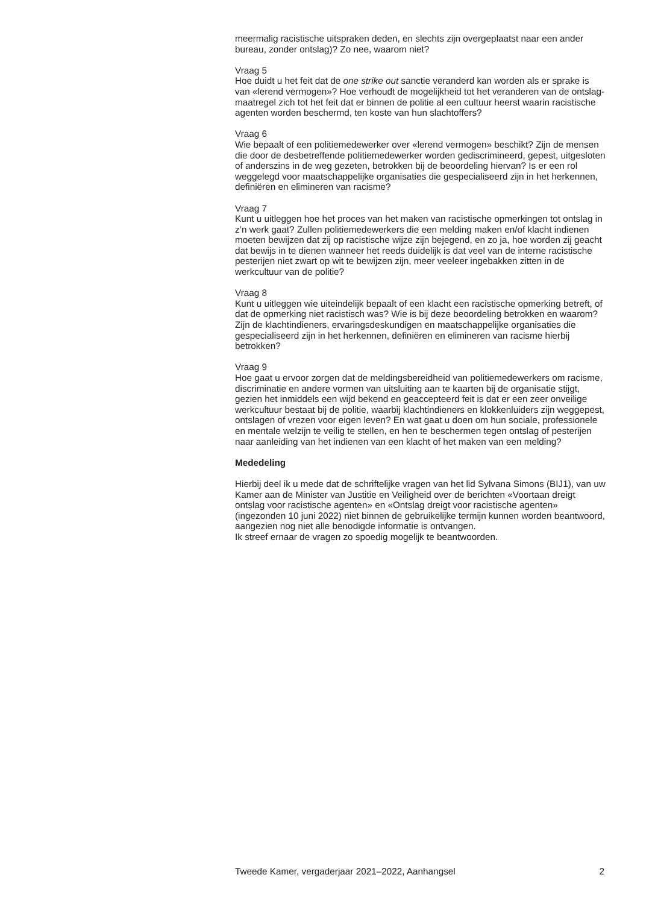meermalig racistische uitspraken deden, en slechts zijn overgeplaatst naar een ander bureau, zonder ontslag)? Zo nee, waarom niet?
Vraag 5
Hoe duidt u het feit dat de one strike out sanctie veranderd kan worden als er sprake is van «lerend vermogen»? Hoe verhoudt de mogelijkheid tot het veranderen van de ontslag-maatregel zich tot het feit dat er binnen de politie al een cultuur heerst waarin racistische agenten worden beschermd, ten koste van hun slachtoffers?
Vraag 6
Wie bepaalt of een politiemedewerker over «lerend vermogen» beschikt? Zijn de mensen die door de desbetreffende politiemedewerker worden gediscrimineerd, gepest, uitgesloten of anderszins in de weg gezeten, betrokken bij de beoordeling hiervan? Is er een rol weggelegd voor maatschappelijke organisaties die gespecialiseerd zijn in het herkennen, definiëren en elimineren van racisme?
Vraag 7
Kunt u uitleggen hoe het proces van het maken van racistische opmerkingen tot ontslag in z’n werk gaat? Zullen politiemedewerkers die een melding maken en/of klacht indienen moeten bewijzen dat zij op racistische wijze zijn bejegend, en zo ja, hoe worden zij geacht dat bewijs in te dienen wanneer het reeds duidelijk is dat veel van de interne racistische pesterijen niet zwart op wit te bewijzen zijn, meer veeleer ingebakken zitten in de werkcultuur van de politie?
Vraag 8
Kunt u uitleggen wie uiteindelijk bepaalt of een klacht een racistische opmerking betreft, of dat de opmerking niet racistisch was? Wie is bij deze beoordeling betrokken en waarom? Zijn de klachtindieners, ervaringsdeskundigen en maatschappelijke organisaties die gespecialiseerd zijn in het herkennen, definiëren en elimineren van racisme hierbij betrokken?
Vraag 9
Hoe gaat u ervoor zorgen dat de meldingsbereidheid van politiemedewerkers om racisme, discriminatie en andere vormen van uitsluiting aan te kaarten bij de organisatie stijgt, gezien het inmiddels een wijd bekend en geaccepteerd feit is dat er een zeer onveilige werkcultuur bestaat bij de politie, waarbij klachtindieners en klokkenluiders zijn weggepest, ontslagen of vrezen voor eigen leven? En wat gaat u doen om hun sociale, professionele en mentale welzijn te veilig te stellen, en hen te beschermen tegen ontslag of pesterijen naar aanleiding van het indienen van een klacht of het maken van een melding?
Mededeling
Hierbij deel ik u mede dat de schriftelijke vragen van het lid Sylvana Simons (BIJ1), van uw Kamer aan de Minister van Justitie en Veiligheid over de berichten «Voortaan dreigt ontslag voor racistische agenten» en «Ontslag dreigt voor racistische agenten» (ingezonden 10 juni 2022) niet binnen de gebruikelijke termijn kunnen worden beantwoord, aangezien nog niet alle benodigde informatie is ontvangen.
Ik streef ernaar de vragen zo spoedig mogelijk te beantwoorden.
Tweede Kamer, vergaderjaar 2021–2022, Aanhangsel 2